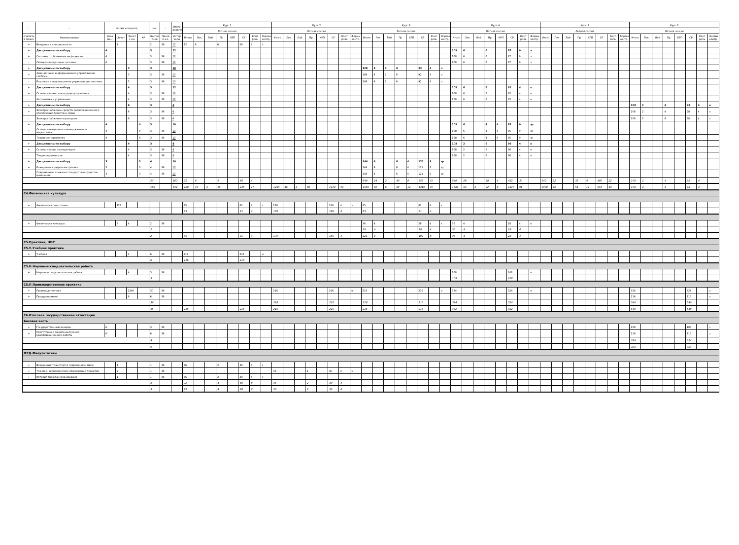| - | - | Форма контроля | | | | з.е. | - | Итого акад.ча | Курс 1 | | | | | | | | Курс 2 | | | | | | | | Курс 3 | | | | | | | | Курс 4 | | | | | | | | Курс 5 | | | | | | | | Курс 6 | | | | | | | |
| --- | --- | --- | --- | --- | --- | --- | --- | --- | --- | --- | --- | --- | --- | --- | --- | --- | --- | --- | --- | --- | --- | --- | --- | --- | --- | --- | --- | --- | --- | --- | --- | --- | --- | --- | --- | --- | --- | --- | --- | --- | --- | --- | --- | --- | --- | --- | --- | --- | --- | --- | --- | --- | --- | --- | --- | --- |
| | | | | | | | | | Летняя сессия | | | | | | | | Летняя сессия | | | | | | | | Летняя сессия | | | | | | | | Летняя сессия | | | | | | | | Летняя сессия | | | | | | | | Летняя сессия | | | | | | | |
| Считать в плане | Наименование | Экза мен | Зачет | Зачет с оц. | КР | Экспер тное | Часов в з.е. | Интер часы | Итого | Лек | Лаб | Пр | КРП | СР | Конт роль | Формы контр. | Итого | Лек | Лаб | Пр | КРП | СР | Конт роль | Формы контр. | Итого | Лек | Лаб | Пр | КРП | СР | Конт роль | Формы контр. | Итого | Лек | Лаб | Пр | КРП | СР | Конт роль | Формы контр. | Итого | Лек | Лаб | Пр | КРП | СР | Конт роль | Формы контр. | Итого | Лек | Лаб | Пр | КРП | СР | Конт роль | Формы контр. |
| + | Введение в специальность | | 1 | | | 2 | 36 | 12 | 72 | 6 | | 6 | | 56 | 4 | з | | | | | | | | | | | | | | | | | | | | | | | | | | | | | | | | | | | | | | | | |
| + | Дисциплины по выбору | 4 | | | | 3 | | 12 | | | | | | | | | | | | | | | | | | | | | | | | | 108 | 6 | | 6 | | 87 | 9 | э | | | | | | | | | | | | | | | | |
| + | Системы отображения информации | 4 | | | | 3 | 36 | 12 | | | | | | | | | | | | | | | | | | | | | | | | | 108 | 6 | | 6 | | 87 | 9 | э | | | | | | | | | | | | | | | | |
| - | Оптико-электронные системы | 4 | | | | 3 | 36 | 12 | | | | | | | | | | | | | | | | | | | | | | | | | 108 | 6 | | 6 | | 87 | 9 | э | | | | | | | | | | | | | | | | |
| + | Дисциплины по выбору | | | 3 | | 3 | | 10 | | | | | | | | | | | | | | | | | 108 | 4 | 2 | 6 | | 92 | 4 | о | | | | | | | | | | | | | | | | | | | | | | | | |
| + | Авиационные информационно-управляющие системы | | | 3 | | 3 | 36 | 10 | | | | | | | | | | | | | | | | | 108 | 4 | 2 | 6 | | 92 | 4 | о | | | | | | | | | | | | | | | | | | | | | | | | |
| - | Бортовые информационно-управляющие системы | | | 3 | | 3 | 36 | 10 | | | | | | | | | | | | | | | | | 108 | 4 | 2 | 6 | | 92 | 4 | о | | | | | | | | | | | | | | | | | | | | | | | | |
| + | Дисциплины по выбору | | | 4 | | 3 | | 12 | | | | | | | | | | | | | | | | | | | | | | | | | 108 | 6 | | 6 | | 92 | 4 | о | | | | | | | | | | | | | | | | |
| + | Основы автоматики и радиоуправления | | | 4 | | 3 | 36 | 12 | | | | | | | | | | | | | | | | | | | | | | | | | 108 | 6 | | 6 | | 92 | 4 | о | | | | | | | | | | | | | | | | |
| - | Автоматика и управление | | | 4 | | 3 | 36 | 12 | | | | | | | | | | | | | | | | | | | | | | | | | 108 | 6 | | 6 | | 92 | 4 | о | | | | | | | | | | | | | | | | |
| + | Дисциплины по выбору | | | 6 | | 3 | | 6 | | | | | | | | | | | | | | | | | | | | | | | | | | | | | | | | | | | | | | | | | 108 | 2 | | 4 | | 98 | 4 | о |
| + | Электроснабжение средств радиотехнического обеспечения полетов и связи | | | 6 | | 3 | 36 | 6 | | | | | | | | | | | | | | | | | | | | | | | | | | | | | | | | | | | | | | | | | 108 | 2 | | 4 | | 98 | 4 | о |
| - | Электроснабжение аэропортов | | | 6 | | 3 | 36 | 6 | | | | | | | | | | | | | | | | | | | | | | | | | | | | | | | | | | | | | | | | | 108 | 2 | | 4 | | 98 | 4 | о |
| + | Дисциплины по выбору | 4 | | | 4 | 3 | | 10 | | | | | | | | | | | | | | | | | | | | | | | | | 108 | 6 | | 4 | 4 | 85 | 9 | эр | | | | | | | | | | | | | | | | |
| + | Основы авиационного менеджмента и маркетинга | 4 | | | 4 | 3 | 36 | 10 | | | | | | | | | | | | | | | | | | | | | | | | | 108 | 6 | | 4 | 4 | 85 | 9 | эр | | | | | | | | | | | | | | | | |
| - | Теория менеджмента | 4 | | | 4 | 3 | 36 | 10 | | | | | | | | | | | | | | | | | | | | | | | | | 108 | 6 | | 4 | 4 | 85 | 9 | эр | | | | | | | | | | | | | | | | |
| + | Дисциплины по выбору | | | 4 | | 3 | | 8 | | | | | | | | | | | | | | | | | | | | | | | | | 108 | 2 | | 6 | | 96 | 4 | о | | | | | | | | | | | | | | | | |
| + | Основы теории эксплуатации | | | 4 | | 3 | 36 | 8 | | | | | | | | | | | | | | | | | | | | | | | | | 108 | 2 | | 6 | | 96 | 4 | о | | | | | | | | | | | | | | | | |
| - | Теория надежности | | | 4 | | 3 | 36 | 8 | | | | | | | | | | | | | | | | | | | | | | | | | 108 | 2 | | 6 | | 96 | 4 | о | | | | | | | | | | | | | | | | |
| + | Дисциплины по выбору | 3 | | | 3 | 4 | | 10 | | | | | | | | | | | | | | | | | 144 | 4 | | 6 | 4 | 121 | 9 | эр | | | | | | | | | | | | | | | | | | | | | | | | |
| + | Измерения в радиоэлектронике | 3 | | | 3 | 4 | 36 | 10 | | | | | | | | | | | | | | | | | 144 | 4 | | 6 | 4 | 121 | 9 | эр | | | | | | | | | | | | | | | | | | | | | | | | |
| - | Современные сложные стандартные средства измерения | 3 | | | 3 | 4 | 36 | 10 | | | | | | | | | | | | | | | | | 144 | 4 | | 6 | 4 | 121 | 9 | эр | | | | | | | | | | | | | | | | | | | | | | | | |
| | | | | | | 53 | | 180 | 72 | 6 | | 6 | | 56 | 4 | | | | | | | | | | 648 | 24 | 2 | 30 | 8 | 553 | 31 | | 540 | 26 | | 28 | 4 | 452 | 30 | | 540 | 22 | | 32 | 4 | 460 | 22 | | 108 | 2 | | 4 | | 98 | 4 | |
| | | | | | | 165 | | 544 | 288 | 16 | 4 | 16 | | 235 | 17 | | 1296 | 46 | 4 | 68 | | 1119 | 59 | | 1656 | 60 | 6 | 98 | 12 | 1410 | 70 | | 1584 | 64 | 2 | 92 | 8 | 1327 | 91 | | 1008 | 40 | | 54 | 12 | 853 | 49 | | 108 | 2 | | 4 | | 98 | 4 | |
| С4.Физическая культура | | | | | | | | | | | | | | | | | | | | | | | | | | | | | | | | | | | | | | | | | | | | | | | | | | | | | | | | |
| + | Физическая подготовка | | 123 | | | | | . | 85 | | | | | 81 | 4 | з | 170 | | | | | 166 | 4 | з | 85 | | | | | 81 | 4 | з | | | | | | | | | | | | | | | | | | | | | | | | |
| | | | | | | | | | 85 | | | | | 81 | 4 | | 170 | | | | | 166 | 4 | | 85 | | | | | 81 | 4 | | | | | | | | | | | | | | | | | | | | | | | | | |
| + | Физическая культура | | 3 | 4 | | 2 | 36 | . | | | | | | | | | | | | | | | | | 36 | 4 | | | | 28 | 4 | з | 36 | 4 | | | | 28 | 4 | о | | | | | | | | | | | | | | | | |
| | | | | | | 2 | | | | | | | | | | | | | | | | | | | 36 | 4 | | | | 28 | 4 | | 36 | 4 | | | | 28 | 4 | | | | | | | | | | | | | | | | | |
| | | | | | | 2 | | | 85 | | | | | 81 | 4 | | 170 | | | | | 166 | 4 | | 121 | 4 | | | | 109 | 8 | | 36 | 4 | | | | 28 | 4 | | | | | | | | | | | | | | | | | |
| С5.Практики, НИР | | | | | | | | | | | | | | | | | | | | | | | | | | | | | | | | | | | | | | | | | | | | | | | | | | | | | | | | |
| С5.У.Учебная практика | | | | | | | | | | | | | | | | | | | | | | | | | | | | | | | | | | | | | | | | | | | | | | | | | | | | | | | | |
| + | Учебная | | | 1 | | 6 | 36 | . | 216 | | | | | 216 | | о | | | | | | | | | | | | | | | | | | | | | | | | | | | | | | | | | | | | | | | | |
| | | | | | | 6 | | | 216 | | | | | 216 | | | | | | | | | | | | | | | | | | | | | | | | | | | | | | | | | | | | | | | | | | |
| С5.Н.Научно-исследовательская работа | | | | | | | | | | | | | | | | | | | | | | | | | | | | | | | | | | | | | | | | | | | | | | | | | | | | | | | | |
| + | Научно-исследовательская работа | | | 4 | | 3 | 36 | . | | | | | | | | | | | | | | | | | | | | | | | | | 108 | | | | | 108 | | о | | | | | | | | | | | | | | | | |
| | | | | | | 3 | | | | | | | | | | | | | | | | | | | | | | | | | | | 108 | | | | | 108 | | | | | | | | | | | | | | | | | | |
| С5.П.Производственная практика | | | | | | | | | | | | | | | | | | | | | | | | | | | | | | | | | | | | | | | | | | | | | | | | | | | | | | | | |
| + | Производственная | | | 2346 | | 30 | 36 | . | | | | | | | | | 216 | | | | | 216 | | о | 216 | | | | | 216 | | о | 324 | | | | | 324 | | о | | | | | | | | | 324 | | | | | 324 | | о |
| + | Преддипломная | | | 6 | | 6 | 36 | . | | | | | | | | | | | | | | | | | | | | | | | | | | | | | | | | | | | | | | | | | 216 | | | | | 216 | | о |
| | | | | | | 36 | | | | | | | | | | | 216 | | | | | 216 | | | 216 | | | | | 216 | | | 324 | | | | | 324 | | | | | | | | | | | 540 | | | | | 540 | | |
| | | | | | | 45 | | | 216 | | | | | 216 | | | 216 | | | | | 216 | | | 216 | | | | | 216 | | | 432 | | | | | 432 | | | | | | | | | | | 540 | | | | | 540 | | |
| С6.Итоговая государственная аттестация | | | | | | | | | | | | | | | | | | | | | | | | | | | | | | | | | | | | | | | | | | | | | | | | | | | | | | | | |
| Базовая часть | | | | | | | | | | | | | | | | | | | | | | | | | | | | | | | | | | | | | | | | | | | | | | | | | | | | | | | | |
| + | Государственный экзамен | 6 | | | | 3 | 36 | . | | | | | | | | | | | | | | | | | | | | | | | | | | | | | | | | | | | | | | | | | 108 | | | | | 108 | | э |
| + | Подготовка и защита выпускной квалификационной работы | 6 | | | | 6 | 36 | . | | | | | | | | | | | | | | | | | | | | | | | | | | | | | | | | | | | | | | | | | 216 | | | | | 216 | | э |
| | | | | | | 9 | | | | | | | | | | | | | | | | | | | | | | | | | | | | | | | | | | | | | | | | | | | 324 | | | | | 324 | | |
| | | | | | | 9 | | | | | | | | | | | | | | | | | | | | | | | | | | | | | | | | | | | | | | | | | | | 324 | | | | | 324 | | |
| ФТД.Факультативы | | | | | | | | | | | | | | | | | | | | | | | | | | | | | | | | | | | | | | | | | | | | | | | | | | | | | | | | |
| + | Воздушный транспорт в современном мире | | 1 | | | 1 | 36 | . | 36 | | | 2 | | 30 | 4 | з | | | | | | | | | | | | | | | | | | | | | | | | | | | | | | | | | | | | | | | | |
| + | Технико- экономическое обоснование проектов | | 2 | | | 1 | 36 | . | | | | | | | | | 36 | | | 2 | | 30 | 4 | з | | | | | | | | | | | | | | | | | | | | | | | | | | | | | | | | |
| + | История гражданской авиации | | 1 | | | 1 | 36 | . | 36 | | | 2 | | 30 | 4 | з | | | | | | | | | | | | | | | | | | | | | | | | | | | | | | | | | | | | | | | | |
| | | | | | | 3 | | | 72 | | | 4 | | 60 | 8 | | 36 | | | 2 | | 30 | 4 | | | | | | | | | | | | | | | | | | | | | | | | | | | | | | | | | |
| | | | | | | 3 | | | 72 | | | 4 | | 60 | 8 | | 36 | | | 2 | | 30 | 4 | | | | | | | | | | | | | | | | | | | | | | | | | | | | | | | | | |